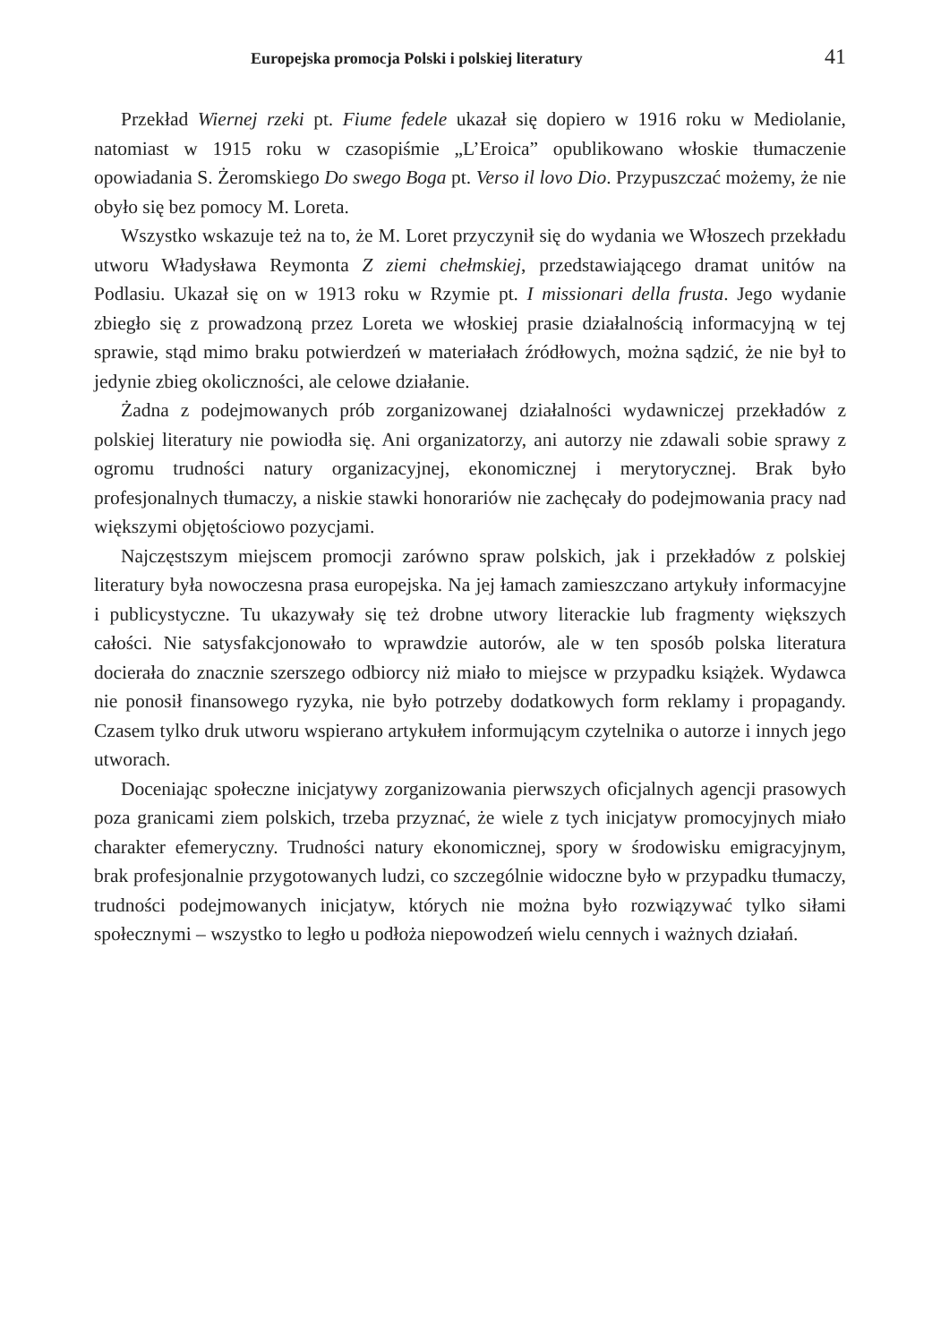Europejska promocja Polski i polskiej literatury 41
Przekład Wiernej rzeki pt. Fiume fedele ukazał się dopiero w 1916 roku w Mediolanie, natomiast w 1915 roku w czasopiśmie „L’Eroica” opublikowano włoskie tłumaczenie opowiadania S. Żeromskiego Do swego Boga pt. Verso il lovo Dio. Przypuszczać możemy, że nie obyło się bez pomocy M. Loreta.
Wszystko wskazuje też na to, że M. Loret przyczynił się do wydania we Włoszech przekładu utworu Władysława Reymonta Z ziemi chełmskiej, przedstawiającego dramat unitów na Podlasiu. Ukazał się on w 1913 roku w Rzymie pt. I missionari della frusta. Jego wydanie zbiegło się z prowadzoną przez Loreta we włoskiej prasie działalnością informacyjną w tej sprawie, stąd mimo braku potwierdzeń w materiałach źródłowych, można sądzić, że nie był to jedynie zbieg okoliczności, ale celowe działanie.
Żadna z podejmowanych prób zorganizowanej działalności wydawniczej przekładów z polskiej literatury nie powiodła się. Ani organizatorzy, ani autorzy nie zdawali sobie sprawy z ogromu trudności natury organizacyjnej, ekonomicznej i merytorycznej. Brak było profesjonalnych tłumaczy, a niskie stawki honorariów nie zachęcały do podejmowania pracy nad większymi objętościowo pozycjami.
Najczęstszym miejscem promocji zarówno spraw polskich, jak i przekładów z polskiej literatury była nowoczesna prasa europejska. Na jej łamach zamieszczano artykuły informacyjne i publicystyczne. Tu ukazywały się też drobne utwory literackie lub fragmenty większych całości. Nie satysfakcjonowało to wprawdzie autorów, ale w ten sposób polska literatura docierała do znacznie szerszego odbiorcy niż miało to miejsce w przypadku książek. Wydawca nie ponosił finansowego ryzyka, nie było potrzeby dodatkowych form reklamy i propagandy. Czasem tylko druk utworu wspierano artykułem informującym czytelnika o autorze i innych jego utworach.
Doceniając społeczne inicjatywy zorganizowania pierwszych oficjalnych agencji prasowych poza granicami ziem polskich, trzeba przyznać, że wiele z tych inicjatyw promocyjnych miało charakter efemeryczny. Trudności natury ekonomicznej, spory w środowisku emigracyjnym, brak profesjonalnie przygotowanych ludzi, co szczególnie widoczne było w przypadku tłumaczy, trudności podejmowanych inicjatyw, których nie można było rozwiązywać tylko siłami społecznymi – wszystko to legło u podłoża niepowodzeń wielu cennych i ważnych działań.